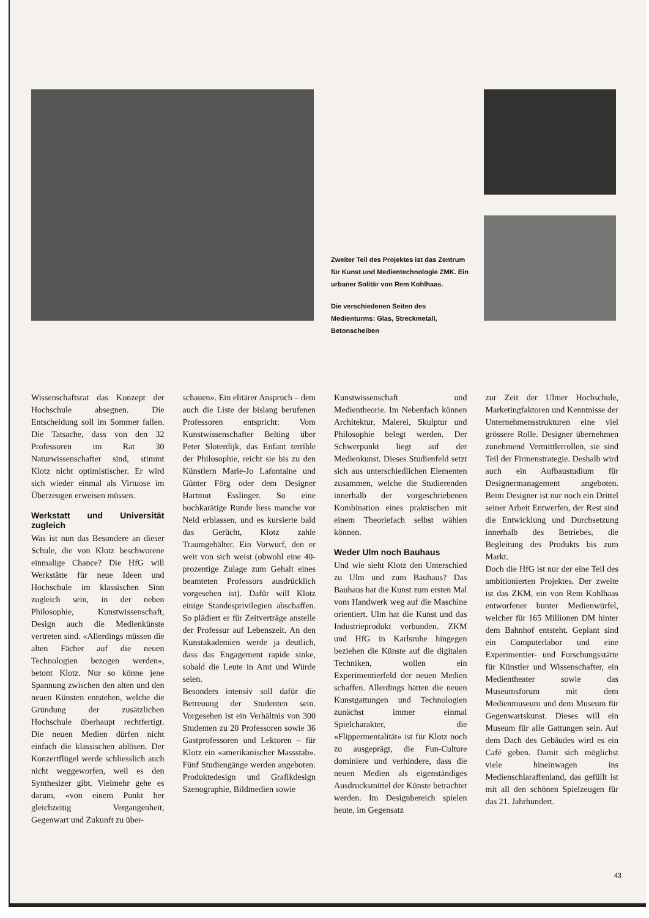Zweiter Teil des Projektes ist das Zentrum für Kunst und Medientechnologie ZMK. Ein urbaner Solitär von Rem Kohlhaas.
Die verschiedenen Seiten des Medienturms: Glas, Streckmetall, Betonscheiben
Wissenschaftsrat das Konzept der Hochschule absegnen. Die Entscheidung soll im Sommer fallen. Die Tatsache, dass von den 32 Professoren im Rat 30 Naturwissenschafter sind, stimmt Klotz nicht optimistischer. Er wird sich wieder einmal als Virtuose im Überzeugen erweisen müssen.
Werkstatt und Universität zugleich
Was ist nun das Besondere an dieser Schule, die von Klotz beschworene einmalige Chance? Die HfG will Werkstätte für neue Ideen und Hochschule im klassischen Sinn zugleich sein, in der neben Philosophie, Kunstwissenschaft, Design auch die Medienkünste vertreten sind. «Allerdings müssen die alten Fächer auf die neuen Technologien bezogen werden», betont Klotz. Nur so könne jene Spannung zwischen den alten und den neuen Künsten entstehen, welche die Gründung der zusätzlichen Hochschule überhaupt rechtfertigt. Die neuen Medien dürfen nicht einfach die klassischen ablösen. Der Konzertflügel werde schliesslich auch nicht weggeworfen, weil es den Synthesizer gibt. Vielmehr gehe es darum, «von einem Punkt her gleichzeitig Vergangenheit, Gegenwart und Zukunft zu über-
schauen». Ein elitärer Anspruch – dem auch die Liste der bislang berufenen Professoren entspricht: Vom Kunstwissenschafter Belting über Peter Sloterdijk, das Enfant terrible der Philosophie, reicht sie bis zu den Künstlern Marie-Jo Lafontaine und Günter Förg oder dem Designer Hartmut Esslinger. So eine hochkarätige Runde liess manche vor Neid erblassen, und es kursierte bald das Gerücht, Klotz zahle Traumgehälter. Ein Vorwurf, den er weit von sich weist (obwohl eine 40-prozentige Zulage zum Gehalt eines beamteten Professors ausdrücklich vorgesehen ist). Dafür will Klotz einige Standesprivilegien abschaffen. So plädiert er für Zeitverträge anstelle der Professur auf Lebenszeit. An den Kunstakademien werde ja deutlich, dass das Engagement rapide sinke, sobald die Leute in Amt und Würde seien.
Besonders intensiv soll dafür die Betreuung der Studenten sein. Vorgesehen ist ein Verhältnis von 300 Studenten zu 20 Professoren sowie 36 Gastprofessoren und Lektoren – für Klotz ein «amerikanischer Massstab». Fünf Studiengänge werden angeboten: Produktedesign und Grafikdesign Szenographie, Bildmedien sowie
Kunstwissenschaft und Medientheorie. Im Nebenfach können Architektur, Malerei, Skulptur und Philosophie belegt werden. Der Schwerpunkt liegt auf der Medienkunst. Dieses Studienfeld setzt sich aus unterschiedlichen Elementen zusammen, welche die Studierenden innerhalb der vorgeschriebenen Kombination eines praktischen mit einem Theoriefach selbst wählen können.
Weder Ulm noch Bauhaus
Und wie sieht Klotz den Unterschied zu Ulm und zum Bauhaus? Das Bauhaus hat die Kunst zum ersten Mal vom Handwerk weg auf die Maschine orientiert. Ulm hat die Kunst und das Industrieprodukt verbunden. ZKM und HfG in Karlsruhe hingegen beziehen die Künste auf die digitalen Techniken, wollen ein Experimentierfeld der neuen Medien schaffen. Allerdings hätten die neuen Kunstgattungen und Technologien zunächst immer einmal Spielcharakter, die «Flippermentalität» ist für Klotz noch zu ausgeprägt, die Fun-Culture dominiere und verhindere, dass die neuen Medien als eigenständiges Ausdrucksmittel der Künste betrachtet werden. Im Designbereich spielen heute, im Gegensatz
zur Zeit der Ulmer Hochschule, Marketingfaktoren und Kenntnisse der Unternehmensstrukturen eine viel grössere Rolle. Designer übernehmen zunehmend Vermittlerrollen, sie sind Teil der Firmenstrategie. Deshalb wird auch ein Aufbaustudium für Designermanagement angeboten. Beim Designer ist nur noch ein Drittel seiner Arbeit Entwerfen, der Rest sind die Entwicklung und Durchsetzung innerhalb des Betriebes, die Begleitung des Produkts bis zum Markt.
Doch die HfG ist nur der eine Teil des ambitionierten Projektes. Der zweite ist das ZKM, ein von Rem Kohlhaas entworfener bunter Medienwürfel, welcher für 165 Millionen DM hinter dem Bahnhof entsteht. Geplant sind ein Computerlabor und eine Experimentier- und Forschungsstätte für Künstler und Wissenschafter, ein Medientheater sowie das Museumsforum mit dem Medienmuseum und dem Museum für Gegenwartskunst. Dieses will ein Museum für alle Gattungen sein. Auf dem Dach des Gebäudes wird es ein Café geben. Damit sich möglichst viele hineinwagen ins Medienschlaraffenland, das gefüllt ist mit all den schönen Spielzeugen für das 21. Jahrhundert.
43